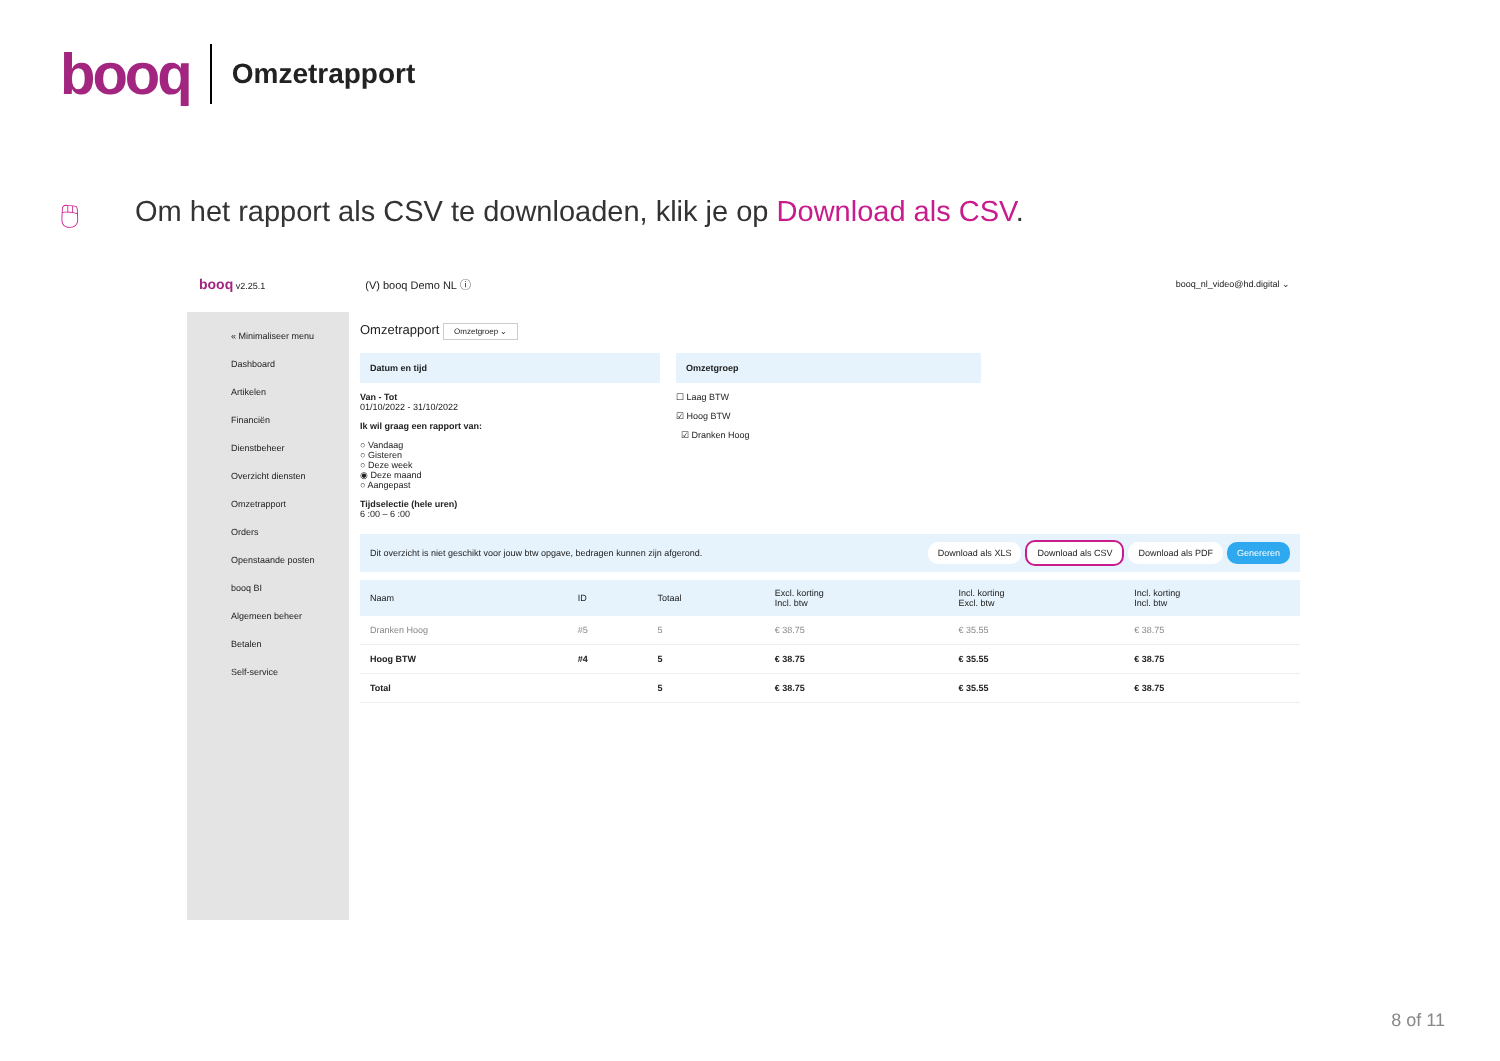booq Omzetrapport
🖱 Om het rapport als CSV te downloaden, klik je op Download als CSV.
booq v2.25.1 (V) booq Demo NL ⓘ booq_nl_video@hd.digital ⌄
« Minimaliseer menu
Dashboard
Artikelen
Financiën
Dienstbeheer
Overzicht diensten
Omzetrapport
Orders
Openstaande posten
booq BI
Algemeen beheer
Betalen
Self-service
Omzetrapport Omzetgroep ⌄
Datum en tijd
Van - Tot
01/10/2022 - 31/10/2022
Ik wil graag een rapport van:
○ Vandaag
○ Gisteren
○ Deze week
◉ Deze maand
○ Aangepast
Tijdselectie (hele uren)
6 :00 – 6 :00
Omzetgroep
☐ Laag BTW
☑ Hoog BTW
☑ Dranken Hoog
Dit overzicht is niet geschikt voor jouw btw opgave, bedragen kunnen zijn afgerond. Download als XLS Download als CSV Download als PDF Genereren
| Naam | ID | Totaal | Excl. korting Incl. btw | Incl. korting Excl. btw | Incl. korting Incl. btw |
| --- | --- | --- | --- | --- | --- |
| Dranken Hoog | #5 | 5 | € 38.75 | € 35.55 | € 38.75 |
| Hoog BTW | #4 | 5 | € 38.75 | € 35.55 | € 38.75 |
| Total | | 5 | € 38.75 | € 35.55 | € 38.75 |
8 of 11